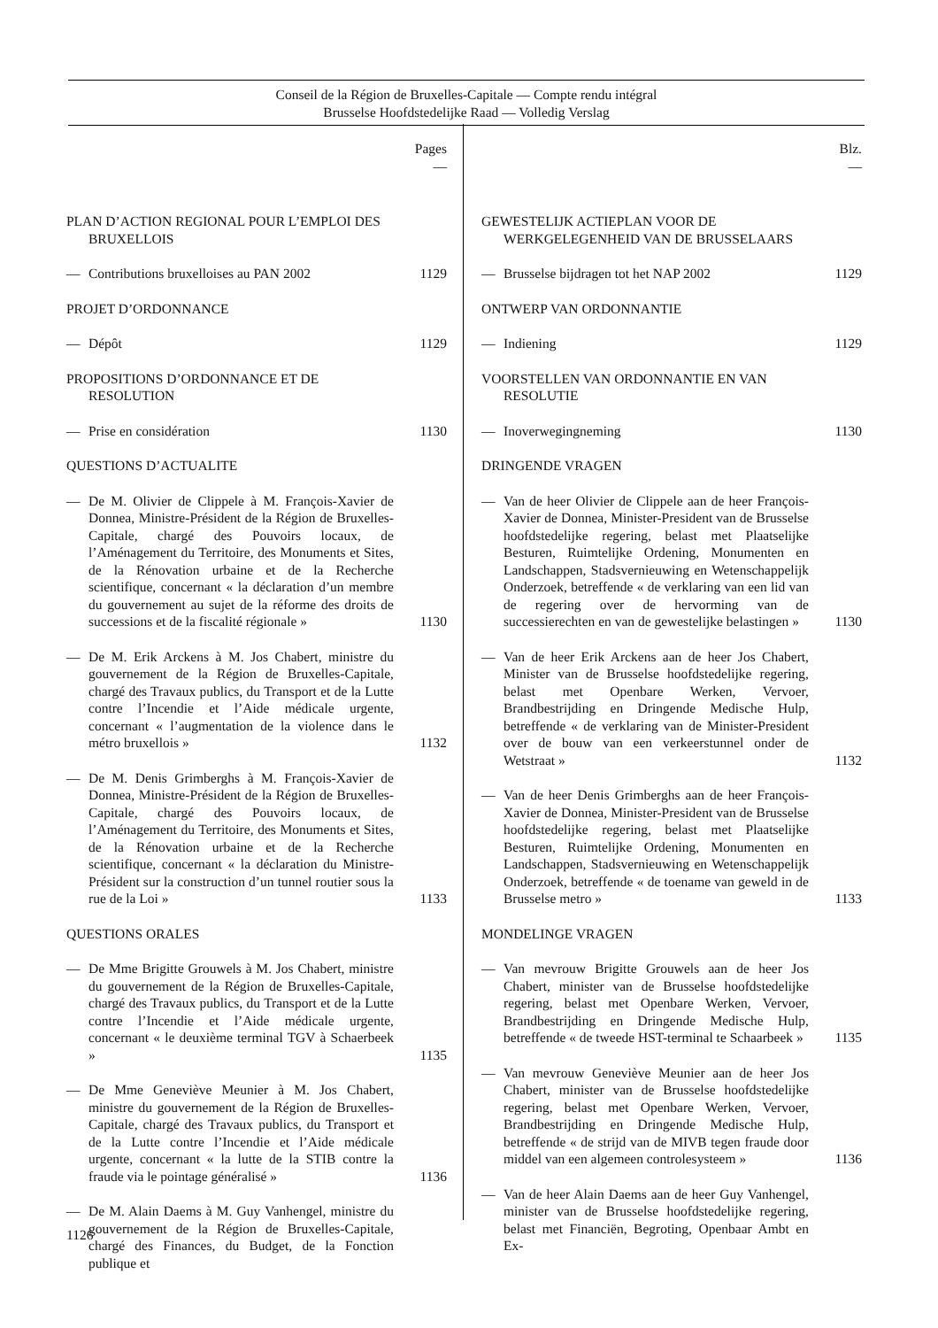Conseil de la Région de Bruxelles-Capitale — Compte rendu intégral
Brusselse Hoofdstedelijke Raad — Volledig Verslag
Pages
—
PLAN D’ACTION REGIONAL POUR L’EMPLOI DES BRUXELLOIS
— Contributions bruxelloises au PAN 2002 1129
PROJET D’ORDONNANCE
— Dépôt 1129
PROPOSITIONS D’ORDONNANCE ET DE RESOLUTION
— Prise en considération 1130
QUESTIONS D’ACTUALITE
— De M. Olivier de Clippele à M. François-Xavier de Donnea, Ministre-Président de la Région de Bruxelles-Capitale, chargé des Pouvoirs locaux, de l’Aménagement du Territoire, des Monuments et Sites, de la Rénovation urbaine et de la Recherche scientifique, concernant « la déclaration d’un membre du gouvernement au sujet de la réforme des droits de successions et de la fiscalité régionale » 1130
— De M. Erik Arckens à M. Jos Chabert, ministre du gouvernement de la Région de Bruxelles-Capitale, chargé des Travaux publics, du Transport et de la Lutte contre l’Incendie et l’Aide médicale urgente, concernant « l’augmentation de la violence dans le métro bruxellois » 1132
— De M. Denis Grimberghs à M. François-Xavier de Donnea, Ministre-Président de la Région de Bruxelles-Capitale, chargé des Pouvoirs locaux, de l’Aménagement du Territoire, des Monuments et Sites, de la Rénovation urbaine et de la Recherche scientifique, concernant « la déclaration du Ministre-Président sur la construction d’un tunnel routier sous la rue de la Loi » 1133
QUESTIONS ORALES
— De Mme Brigitte Grouwels à M. Jos Chabert, ministre du gouvernement de la Région de Bruxelles-Capitale, chargé des Travaux publics, du Transport et de la Lutte contre l’Incendie et l’Aide médicale urgente, concernant « le deuxième terminal TGV à Schaerbeek » 1135
— De Mme Geneviève Meunier à M. Jos Chabert, ministre du gouvernement de la Région de Bruxelles-Capitale, chargé des Travaux publics, du Transport et de la Lutte contre l’Incendie et l’Aide médicale urgente, concernant « la lutte de la STIB contre la fraude via le pointage généralisé » 1136
— De M. Alain Daems à M. Guy Vanhengel, ministre du gouvernement de la Région de Bruxelles-Capitale, chargé des Finances, du Budget, de la Fonction publique et
Blz.
—
GEWESTELIJK ACTIEPLAN VOOR DE WERKGELEGENHEID VAN DE BRUSSELAARS
— Brusselse bijdragen tot het NAP 2002 1129
ONTWERP VAN ORDONNANTIE
— Indiening 1129
VOORSTELLEN VAN ORDONNANTIE EN VAN RESOLUTIE
— Inoverwegingneming 1130
DRINGENDE VRAGEN
— Van de heer Olivier de Clippele aan de heer François-Xavier de Donnea, Minister-President van de Brusselse hoofdstedelijke regering, belast met Plaatselijke Besturen, Ruimtelijke Ordening, Monumenten en Landschappen, Stadsvernieuwing en Wetenschappelijk Onderzoek, betreffende « de verklaring van een lid van de regering over de hervorming van de successierechten en van de gewestelijke belastingen » 1130
— Van de heer Erik Arckens aan de heer Jos Chabert, Minister van de Brusselse hoofdstedelijke regering, belast met Openbare Werken, Vervoer, Brandbestrijding en Dringende Medische Hulp, betreffende « de verklaring van de Minister-President over de bouw van een verkeerstunnel onder de Wetstraat » 1132
— Van de heer Denis Grimberghs aan de heer François-Xavier de Donnea, Minister-President van de Brusselse hoofdstedelijke regering, belast met Plaatselijke Besturen, Ruimtelijke Ordening, Monumenten en Landschappen, Stadsvernieuwing en Wetenschappelijk Onderzoek, betreffende « de toename van geweld in de Brusselse metro » 1133
MONDELINGE VRAGEN
— Van mevrouw Brigitte Grouwels aan de heer Jos Chabert, minister van de Brusselse hoofdstedelijke regering, belast met Openbare Werken, Vervoer, Brandbestrijding en Dringende Medische Hulp, betreffende « de tweede HST-terminal te Schaarbeek » 1135
— Van mevrouw Geneviève Meunier aan de heer Jos Chabert, minister van de Brusselse hoofdstedelijke regering, belast met Openbare Werken, Vervoer, Brandbestrijding en Dringende Medische Hulp, betreffende « de strijd van de MIVB tegen fraude door middel van een algemeen controlesysteem » 1136
— Van de heer Alain Daems aan de heer Guy Vanhengel, minister van de Brusselse hoofdstedelijke regering, belast met Financiën, Begroting, Openbaar Ambt en Ex-
1126